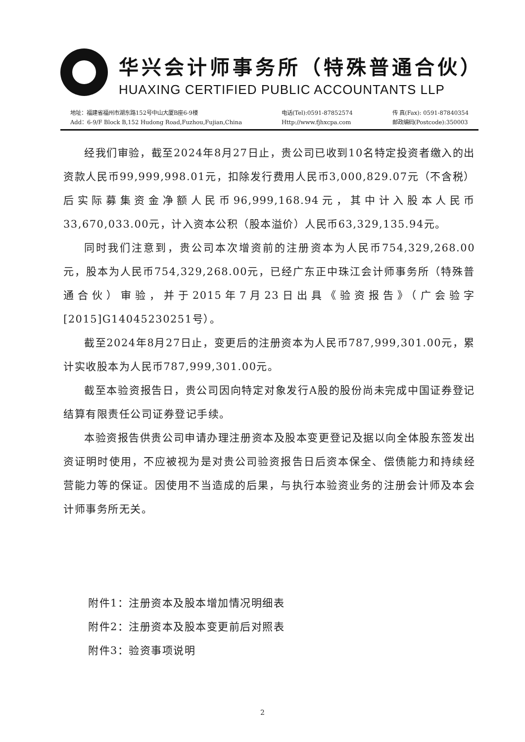华兴会计师事务所（特殊普通合伙）
HUAXING CERTIFIED PUBLIC ACCOUNTANTS LLP
地址：福建省福州市湖东路152号中山大厦B座6-9楼
Add：6-9/F Block B,152 Hudong Road,Fuzhou,Fujian,China
电话(Tel):0591-87852574
Http://www.fjhxcpa.com
传 真(Fax): 0591-87840354
邮政编码(Postcode):350003
经我们审验，截至2024年8月27日止，贵公司已收到10名特定投资者缴入的出资款人民币99,999,998.01元，扣除发行费用人民币3,000,829.07元（不含税）后实际募集资金净额人民币96,999,168.94元，其中计入股本人民币33,670,033.00元，计入资本公积（股本溢价）人民币63,329,135.94元。
同时我们注意到，贵公司本次增资前的注册资本为人民币754,329,268.00元，股本为人民币754,329,268.00元，已经广东正中珠江会计师事务所（特殊普通合伙）审验，并于2015年7月23日出具《验资报告》（广会验字[2015]G14045230251号）。
截至2024年8月27日止，变更后的注册资本为人民币787,999,301.00元，累计实收股本为人民币787,999,301.00元。
截至本验资报告日，贵公司因向特定对象发行A股的股份尚未完成中国证券登记结算有限责任公司证券登记手续。
本验资报告供贵公司申请办理注册资本及股本变更登记及据以向全体股东签发出资证明时使用，不应被视为是对贵公司验资报告日后资本保全、偿债能力和持续经营能力等的保证。因使用不当造成的后果，与执行本验资业务的注册会计师及本会计师事务所无关。
附件1：注册资本及股本增加情况明细表
附件2：注册资本及股本变更前后对照表
附件3：验资事项说明
2